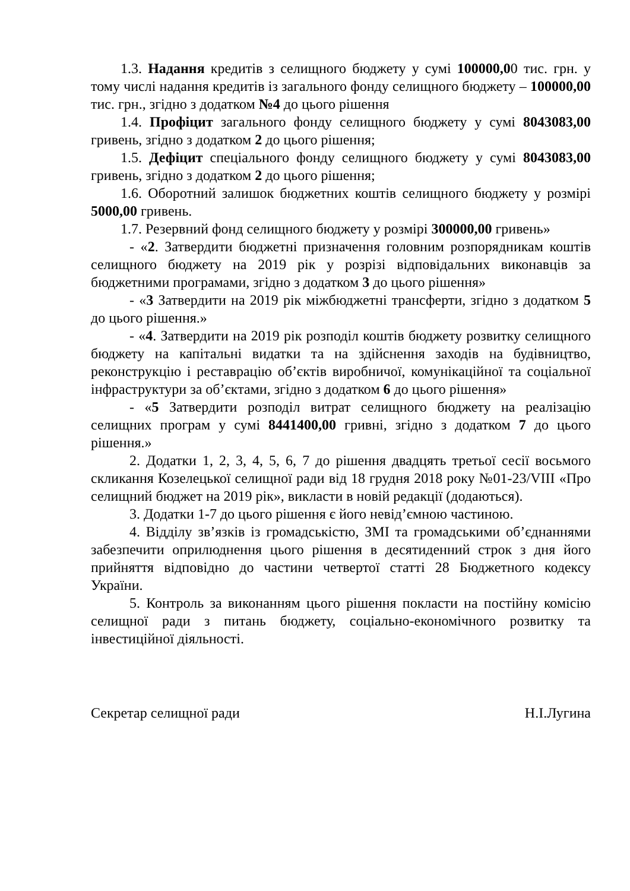1.3. Надання кредитів з селищного бюджету у сумі 100000,00 тис. грн. у тому числі надання кредитів із загального фонду селищного бюджету – 100000,00 тис. грн., згідно з додатком №4 до цього рішення
1.4. Профіцит загального фонду селищного бюджету у сумі 8043083,00 гривень, згідно з додатком 2 до цього рішення;
1.5. Дефіцит спеціального фонду селищного бюджету у сумі 8043083,00 гривень, згідно з додатком 2 до цього рішення;
1.6. Оборотний залишок бюджетних коштів селищного бюджету у розмірі 5000,00 гривень.
1.7. Резервний фонд селищного бюджету у розмірі 300000,00 гривень»
- «2. Затвердити бюджетні призначення головним розпорядникам коштів селищного бюджету на 2019 рік у розрізі відповідальних виконавців за бюджетними програмами, згідно з додатком 3 до цього рішення»
- «3 Затвердити на 2019 рік міжбюджетні трансферти, згідно з додатком 5 до цього рішення.»
- «4. Затвердити на 2019 рік розподіл коштів бюджету розвитку селищного бюджету на капітальні видатки та на здійснення заходів на будівництво, реконструкцію і реставрацію об’єктів виробничої, комунікаційної та соціальної інфраструктури за об’єктами, згідно з додатком 6 до цього рішення»
- «5 Затвердити розподіл витрат селищного бюджету на реалізацію селищних програм у сумі 8441400,00 гривні, згідно з додатком 7 до цього рішення.»
2. Додатки 1, 2, 3, 4, 5, 6, 7 до рішення двадцять третьої сесії восьмого скликання Козелецької селищної ради від 18 грудня 2018 року №01-23/VIII «Про селищний бюджет на 2019 рік», викласти в новій редакції (додаються).
3. Додатки 1-7 до цього рішення є його невід’ємною частиною.
4. Відділу зв’язків із громадськістю, ЗМІ та громадськими об’єднаннями забезпечити оприлюднення цього рішення в десятиденний строк з дня його прийняття відповідно до частини четвертої статті 28 Бюджетного кодексу України.
5. Контроль за виконанням цього рішення покласти на постійну комісію селищної ради з питань бюджету, соціально-економічного розвитку та інвестиційної діяльності.
Секретар селищної ради Н.І.Лугина